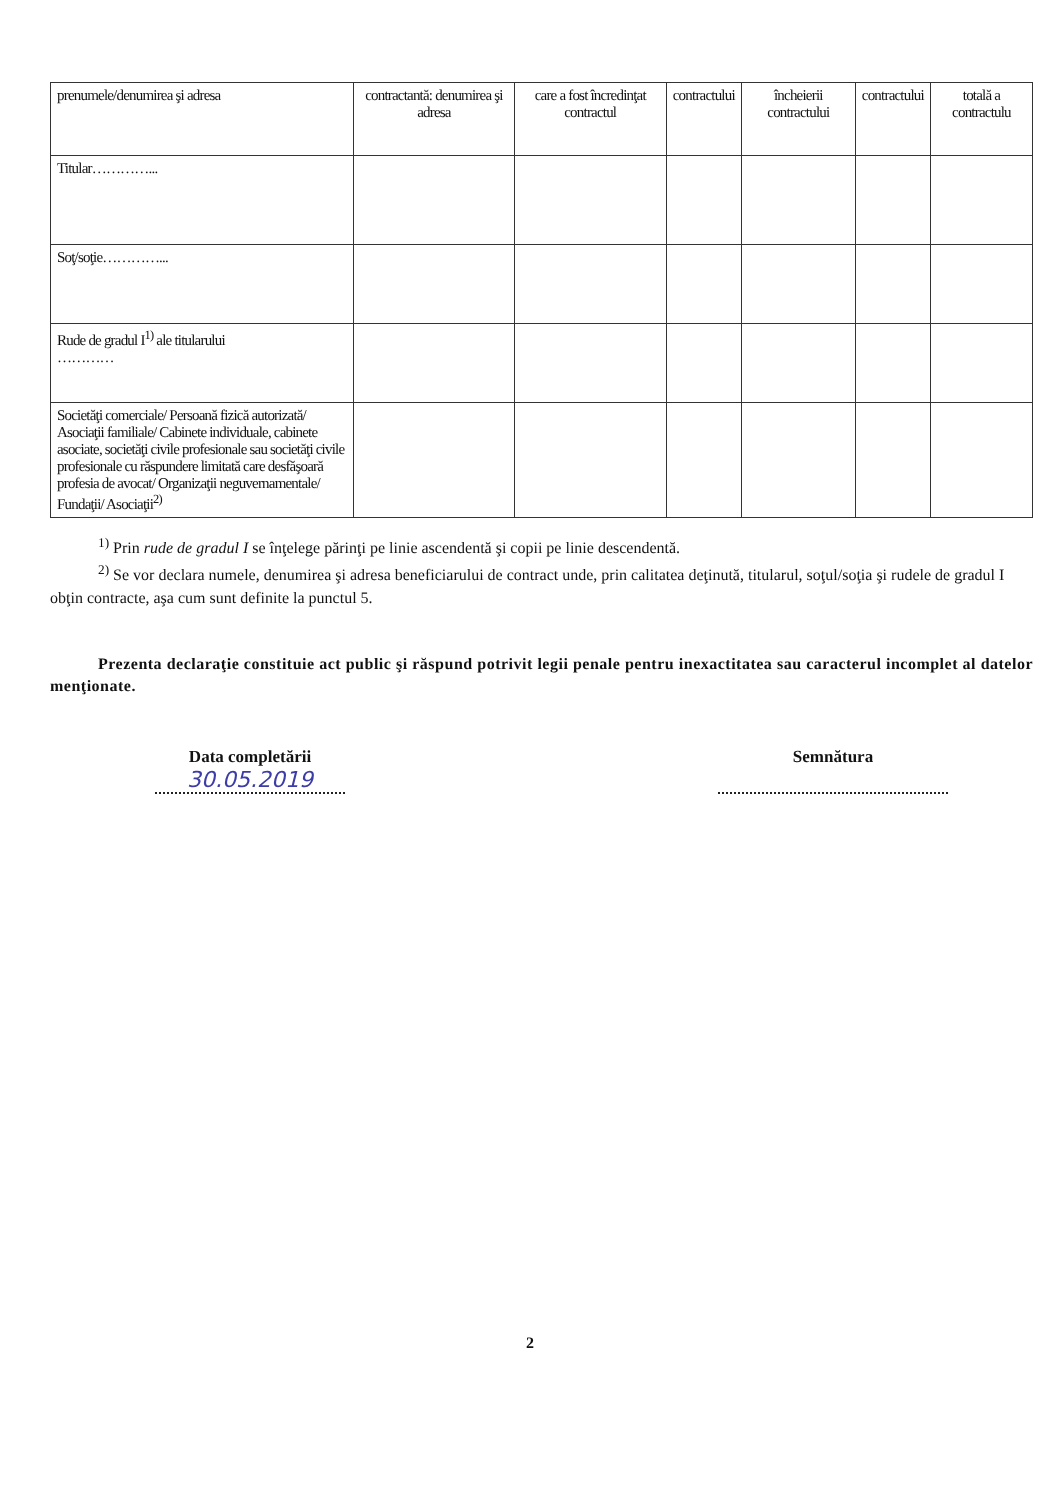| prenumele/denumirea şi adresa | contractantă: denumirea şi adresa | care a fost încredinţat contractul | contractului | încheierii contractului | contractului | totală a contractulu |
| --- | --- | --- | --- | --- | --- | --- |
| Titular…………... | | | | | | |
| Soţ/soţie…………... | | | | | | |
| Rude de gradul I<sup>1)</sup> ale titularului ………… | | | | | | |
| Societăţi comerciale/ Persoană fizică autorizată/ Asociaţii familiale/ Cabinete individuale, cabinete asociate, societăţi civile profesionale sau societăţi civile profesionale cu răspundere limitată care desfăşoară profesia de avocat/ Organizaţii neguvernamentale/ Fundaţii/ Asociaţii<sup>2)</sup> | | | | | | |
<sup>1)</sup> Prin rude de gradul I se înţelege părinţi pe linie ascendentă şi copii pe linie descendentă.
<sup>2)</sup> Se vor declara numele, denumirea şi adresa beneficiarului de contract unde, prin calitatea deţinută, titularul, soţul/soţia şi rudele de gradul I obţin contracte, aşa cum sunt definite la punctul 5.
Prezenta declaraţie constituie act public şi răspund potrivit legii penale pentru inexactitatea sau caracterul incomplet al datelor menţionate.
Data completării
30.05.2019
Semnătura
2